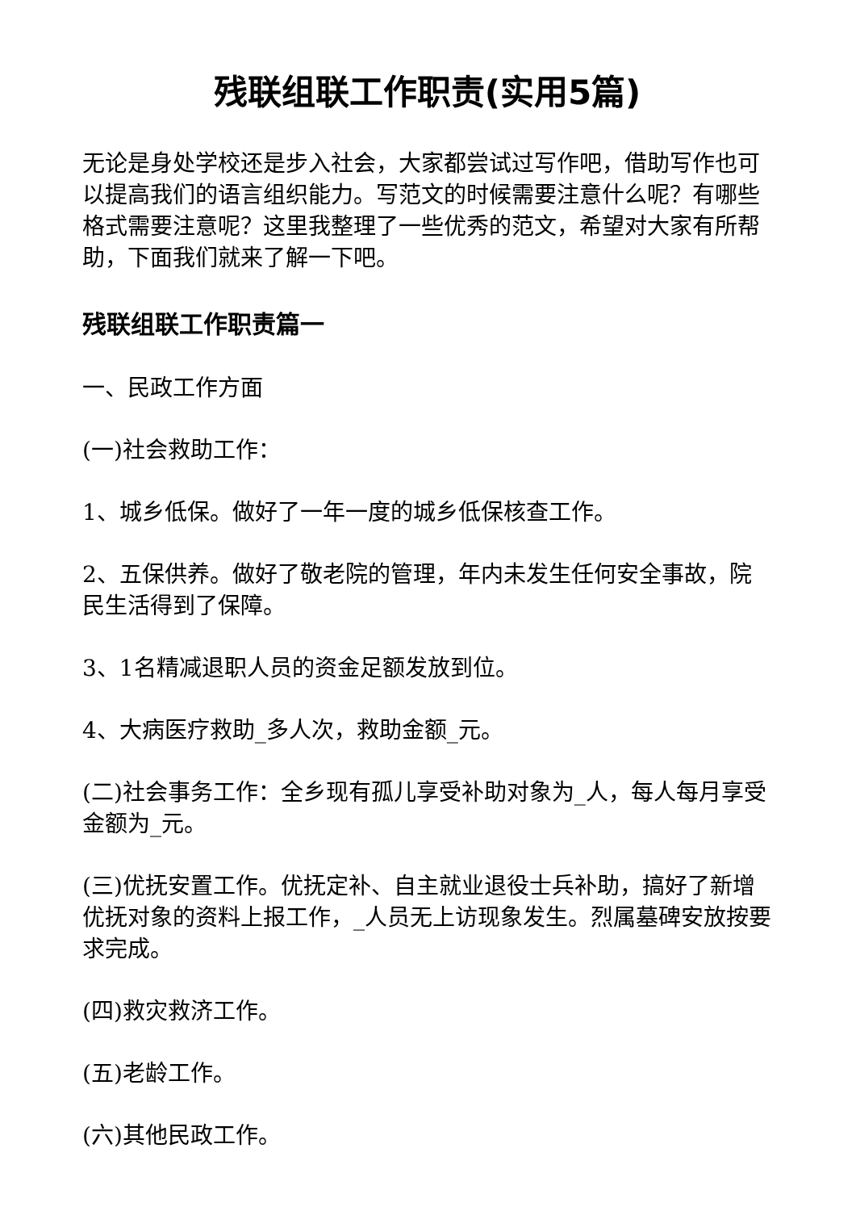残联组联工作职责(实用5篇)
无论是身处学校还是步入社会，大家都尝试过写作吧，借助写作也可以提高我们的语言组织能力。写范文的时候需要注意什么呢？有哪些格式需要注意呢？这里我整理了一些优秀的范文，希望对大家有所帮助，下面我们就来了解一下吧。
残联组联工作职责篇一
一、民政工作方面
(一)社会救助工作：
1、城乡低保。做好了一年一度的城乡低保核查工作。
2、五保供养。做好了敬老院的管理，年内未发生任何安全事故，院民生活得到了保障。
3、1名精减退职人员的资金足额发放到位。
4、大病医疗救助_多人次，救助金额_元。
(二)社会事务工作：全乡现有孤儿享受补助对象为_人，每人每月享受金额为_元。
(三)优抚安置工作。优抚定补、自主就业退役士兵补助，搞好了新增优抚对象的资料上报工作，_人员无上访现象发生。烈属墓碑安放按要求完成。
(四)救灾救济工作。
(五)老龄工作。
(六)其他民政工作。